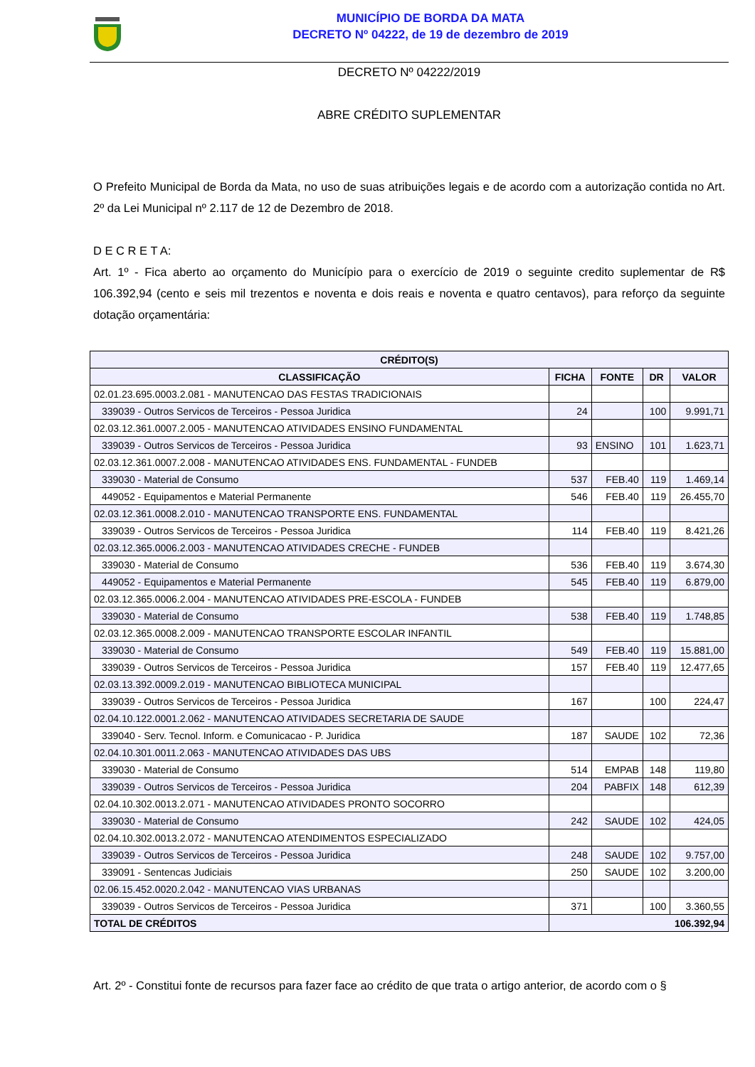MUNICÍPIO DE BORDA DA MATA
DECRETO Nº 04222, de 19 de dezembro de 2019
DECRETO Nº 04222/2019
ABRE CRÉDITO SUPLEMENTAR
O Prefeito Municipal de Borda da Mata, no uso de suas atribuições legais e de acordo com a autorização contida no Art. 2º da Lei Municipal nº 2.117 de 12 de Dezembro de 2018.
D E C R E T A:
Art. 1º - Fica aberto ao orçamento do Município para o exercício de 2019 o seguinte credito suplementar de R$ 106.392,94 (cento e seis mil trezentos e noventa e dois reais e noventa e quatro centavos), para reforço da seguinte dotação orçamentária:
| CRÉDITO(S) | | | | |
| --- | --- | --- | --- | --- |
| CLASSIFICAÇÃO | FICHA | FONTE | DR | VALOR |
| 02.01.23.695.0003.2.081 - MANUTENCAO DAS FESTAS TRADICIONAIS | | | | |
| 339039 - Outros Servicos de Terceiros - Pessoa Juridica | 24 | | 100 | 9.991,71 |
| 02.03.12.361.0007.2.005 - MANUTENCAO ATIVIDADES ENSINO FUNDAMENTAL | | | | |
| 339039 - Outros Servicos de Terceiros - Pessoa Juridica | 93 | ENSINO | 101 | 1.623,71 |
| 02.03.12.361.0007.2.008 - MANUTENCAO ATIVIDADES ENS. FUNDAMENTAL - FUNDEB | | | | |
| 339030 - Material de Consumo | 537 | FEB.40 | 119 | 1.469,14 |
| 449052 - Equipamentos e Material Permanente | 546 | FEB.40 | 119 | 26.455,70 |
| 02.03.12.361.0008.2.010 - MANUTENCAO TRANSPORTE ENS. FUNDAMENTAL | | | | |
| 339039 - Outros Servicos de Terceiros - Pessoa Juridica | 114 | FEB.40 | 119 | 8.421,26 |
| 02.03.12.365.0006.2.003 - MANUTENCAO ATIVIDADES CRECHE - FUNDEB | | | | |
| 339030 - Material de Consumo | 536 | FEB.40 | 119 | 3.674,30 |
| 449052 - Equipamentos e Material Permanente | 545 | FEB.40 | 119 | 6.879,00 |
| 02.03.12.365.0006.2.004 - MANUTENCAO ATIVIDADES PRE-ESCOLA - FUNDEB | | | | |
| 339030 - Material de Consumo | 538 | FEB.40 | 119 | 1.748,85 |
| 02.03.12.365.0008.2.009 - MANUTENCAO TRANSPORTE ESCOLAR INFANTIL | | | | |
| 339030 - Material de Consumo | 549 | FEB.40 | 119 | 15.881,00 |
| 339039 - Outros Servicos de Terceiros - Pessoa Juridica | 157 | FEB.40 | 119 | 12.477,65 |
| 02.03.13.392.0009.2.019 - MANUTENCAO BIBLIOTECA MUNICIPAL | | | | |
| 339039 - Outros Servicos de Terceiros - Pessoa Juridica | 167 | | 100 | 224,47 |
| 02.04.10.122.0001.2.062 - MANUTENCAO ATIVIDADES SECRETARIA DE SAUDE | | | | |
| 339040 - Serv. Tecnol. Inform. e Comunicacao - P. Juridica | 187 | SAUDE | 102 | 72,36 |
| 02.04.10.301.0011.2.063 - MANUTENCAO ATIVIDADES DAS UBS | | | | |
| 339030 - Material de Consumo | 514 | EMPAB | 148 | 119,80 |
| 339039 - Outros Servicos de Terceiros - Pessoa Juridica | 204 | PABFIX | 148 | 612,39 |
| 02.04.10.302.0013.2.071 - MANUTENCAO ATIVIDADES PRONTO SOCORRO | | | | |
| 339030 - Material de Consumo | 242 | SAUDE | 102 | 424,05 |
| 02.04.10.302.0013.2.072 - MANUTENCAO ATENDIMENTOS ESPECIALIZADO | | | | |
| 339039 - Outros Servicos de Terceiros - Pessoa Juridica | 248 | SAUDE | 102 | 9.757,00 |
| 339091 - Sentencas Judiciais | 250 | SAUDE | 102 | 3.200,00 |
| 02.06.15.452.0020.2.042 - MANUTENCAO VIAS URBANAS | | | | |
| 339039 - Outros Servicos de Terceiros - Pessoa Juridica | 371 | | 100 | 3.360,55 |
| TOTAL DE CRÉDITOS | 106.392,94 | | | |
Art. 2º - Constitui fonte de recursos para fazer face ao crédito de que trata o artigo anterior, de acordo com o §